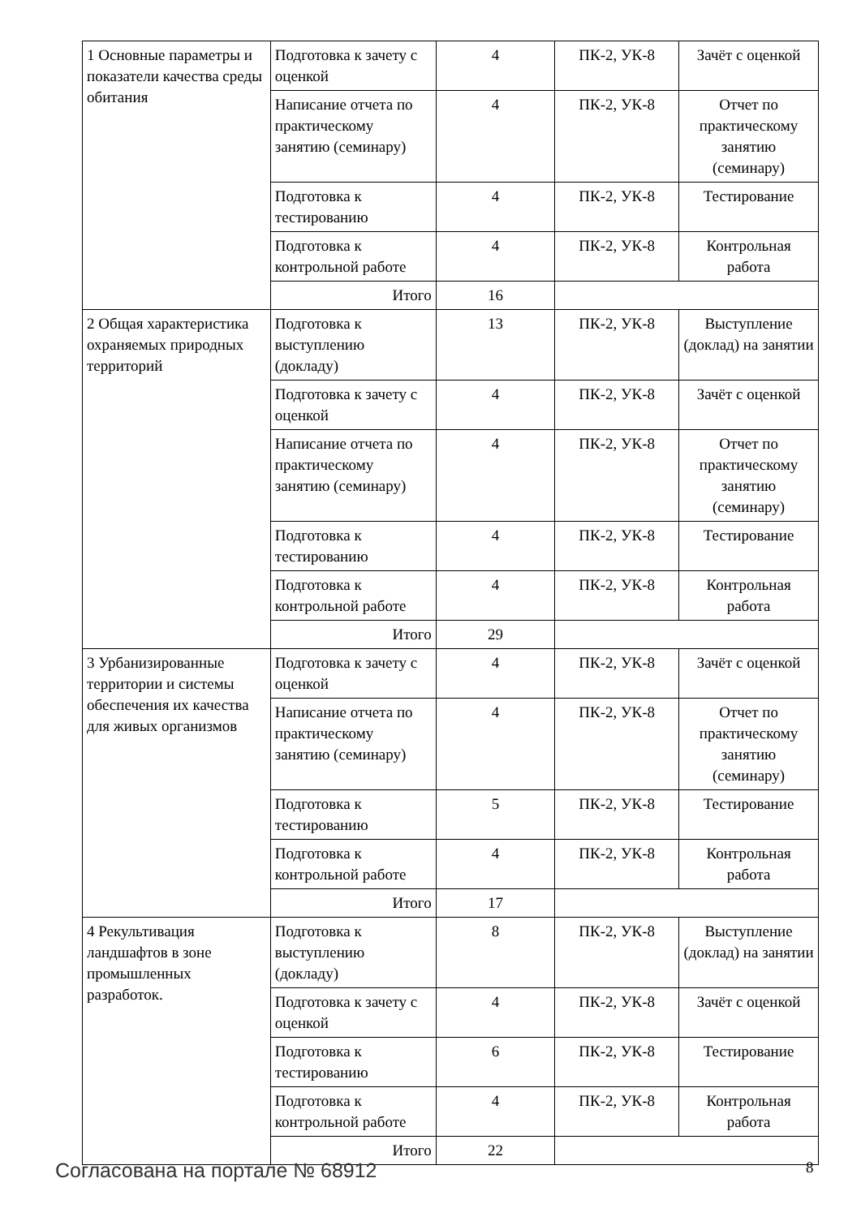| 1 Основные параметры и показатели качества среды обитания | Подготовка к зачету с оценкой | 4 | ПК-2, УК-8 | Зачёт с оценкой |
| | Написание отчета по практическому занятию (семинару) | 4 | ПК-2, УК-8 | Отчет по практическому занятию (семинару) |
| | Подготовка к тестированию | 4 | ПК-2, УК-8 | Тестирование |
| | Подготовка к контрольной работе | 4 | ПК-2, УК-8 | Контрольная работа |
| | Итого | 16 | | |
| 2 Общая характеристика охраняемых природных территорий | Подготовка к выступлению (докладу) | 13 | ПК-2, УК-8 | Выступление (доклад) на занятии |
| | Подготовка к зачету с оценкой | 4 | ПК-2, УК-8 | Зачёт с оценкой |
| | Написание отчета по практическому занятию (семинару) | 4 | ПК-2, УК-8 | Отчет по практическому занятию (семинару) |
| | Подготовка к тестированию | 4 | ПК-2, УК-8 | Тестирование |
| | Подготовка к контрольной работе | 4 | ПК-2, УК-8 | Контрольная работа |
| | Итого | 29 | | |
| 3 Урбанизированные территории и системы обеспечения их качества для живых организмов | Подготовка к зачету с оценкой | 4 | ПК-2, УК-8 | Зачёт с оценкой |
| | Написание отчета по практическому занятию (семинару) | 4 | ПК-2, УК-8 | Отчет по практическому занятию (семинару) |
| | Подготовка к тестированию | 5 | ПК-2, УК-8 | Тестирование |
| | Подготовка к контрольной работе | 4 | ПК-2, УК-8 | Контрольная работа |
| | Итого | 17 | | |
| 4 Рекультивация ландшафтов в зоне промышленных разработок. | Подготовка к выступлению (докладу) | 8 | ПК-2, УК-8 | Выступление (доклад) на занятии |
| | Подготовка к зачету с оценкой | 4 | ПК-2, УК-8 | Зачёт с оценкой |
| | Подготовка к тестированию | 6 | ПК-2, УК-8 | Тестирование |
| | Подготовка к контрольной работе | 4 | ПК-2, УК-8 | Контрольная работа |
| | Итого | 22 | | |
Согласована на портале № 68912 8